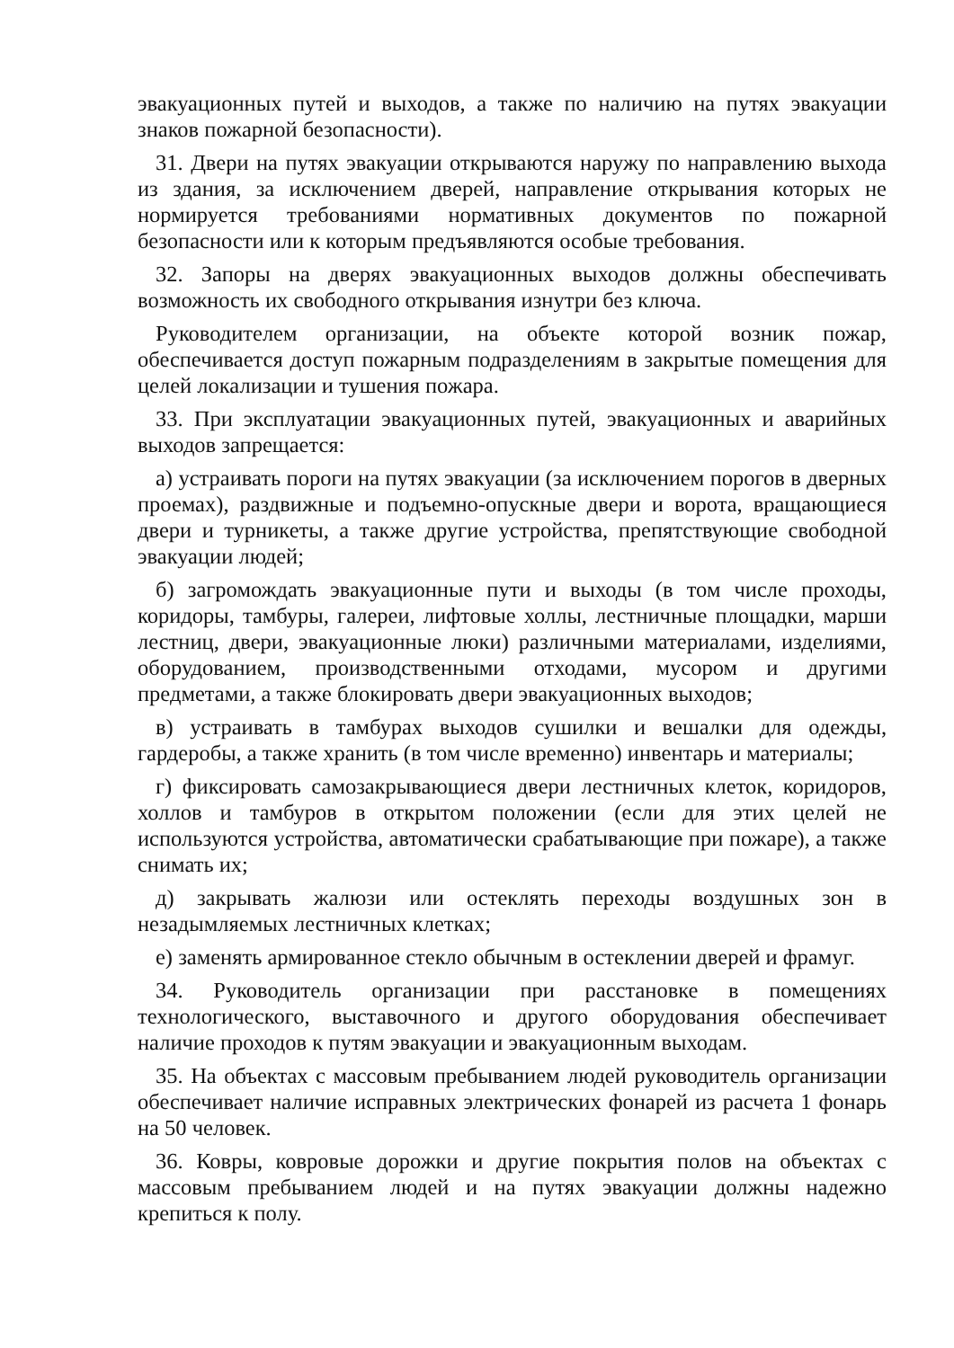эвакуационных путей и выходов, а также по наличию на путях эвакуации знаков пожарной безопасности).
31. Двери на путях эвакуации открываются наружу по направлению выхода из здания, за исключением дверей, направление открывания которых не нормируется требованиями нормативных документов по пожарной безопасности или к которым предъявляются особые требования.
32. Запоры на дверях эвакуационных выходов должны обеспечивать возможность их свободного открывания изнутри без ключа.
Руководителем организации, на объекте которой возник пожар, обеспечивается доступ пожарным подразделениям в закрытые помещения для целей локализации и тушения пожара.
33. При эксплуатации эвакуационных путей, эвакуационных и аварийных выходов запрещается:
а) устраивать пороги на путях эвакуации (за исключением порогов в дверных проемах), раздвижные и подъемно-опускные двери и ворота, вращающиеся двери и турникеты, а также другие устройства, препятствующие свободной эвакуации людей;
б) загромождать эвакуационные пути и выходы (в том числе проходы, коридоры, тамбуры, галереи, лифтовые холлы, лестничные площадки, марши лестниц, двери, эвакуационные люки) различными материалами, изделиями, оборудованием, производственными отходами, мусором и другими предметами, а также блокировать двери эвакуационных выходов;
в) устраивать в тамбурах выходов сушилки и вешалки для одежды, гардеробы, а также хранить (в том числе временно) инвентарь и материалы;
г) фиксировать самозакрывающиеся двери лестничных клеток, коридоров, холлов и тамбуров в открытом положении (если для этих целей не используются устройства, автоматически срабатывающие при пожаре), а также снимать их;
д) закрывать жалюзи или остеклять переходы воздушных зон в незадымляемых лестничных клетках;
е) заменять армированное стекло обычным в остеклении дверей и фрамуг.
34. Руководитель организации при расстановке в помещениях технологического, выставочного и другого оборудования обеспечивает наличие проходов к путям эвакуации и эвакуационным выходам.
35. На объектах с массовым пребыванием людей руководитель организации обеспечивает наличие исправных электрических фонарей из расчета 1 фонарь на 50 человек.
36. Ковры, ковровые дорожки и другие покрытия полов на объектах с массовым пребыванием людей и на путях эвакуации должны надежно крепиться к полу.